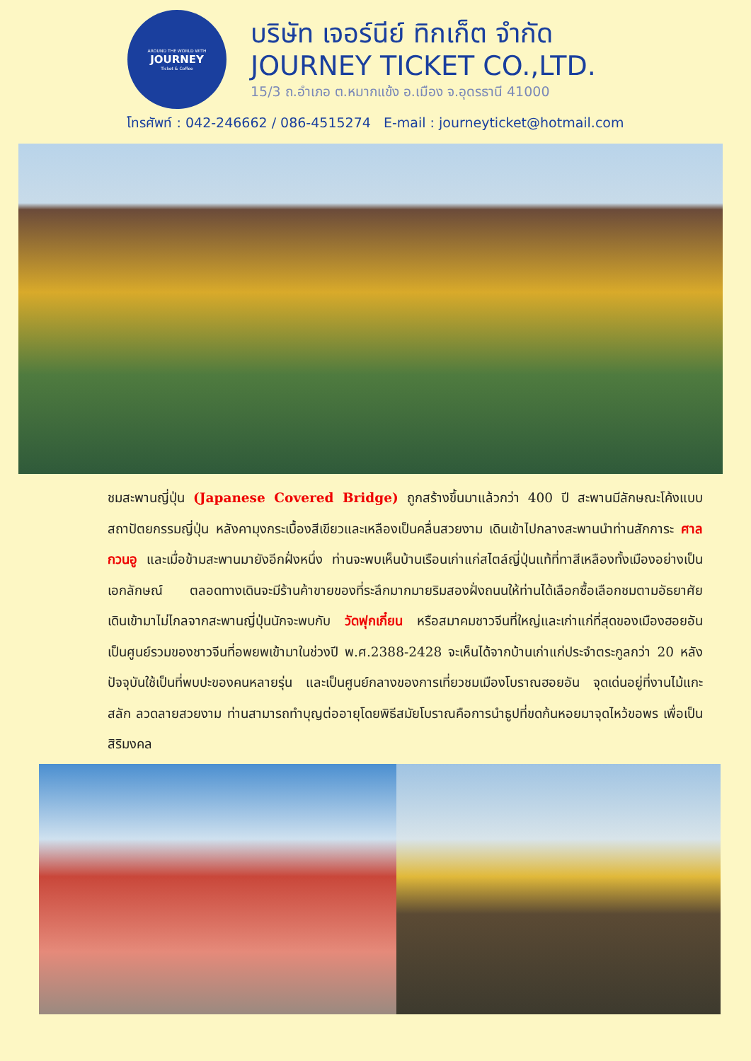AROUND THE WORLD WITH
JOURNEY
Ticket & Coffee
บริษัท เจอร์นีย์ ทิกเก็ต จำกัด
JOURNEY TICKET CO.,LTD.
15/3 ถ.อำเภอ ต.หมากแข้ง อ.เมือง จ.อุดรธานี 41000
โทรศัพท์ : 042-246662 / 086-4515274 E-mail : journeyticket@hotmail.com
ชมสะพานญี่ปุ่น (Japanese Covered Bridge) ถูกสร้างขึ้นมาแล้วกว่า 400 ปี สะพานมีลักษณะโค้งแบบสถาปัตยกรรมญี่ปุ่น หลังคามุงกระเบื้องสีเขียวและเหลืองเป็นคลื่นสวยงาม เดินเข้าไปกลางสะพานนำท่านสักการะ ศาลกวนอู และเมื่อข้ามสะพานมายังอีกฝั่งหนึ่ง ท่านจะพบเห็นบ้านเรือนเก่าแก่สไตล์ญี่ปุ่นแท้ที่ทาสีเหลืองทั้งเมืองอย่างเป็นเอกลักษณ์ ตลอดทางเดินจะมีร้านค้าขายของที่ระลึกมากมายริมสองฝั่งถนนให้ท่านได้เลือกซื้อเลือกชมตามอัธยาศัย เดินเข้ามาไม่ไกลจากสะพานญี่ปุ่นนักจะพบกับ วัดฟุกเกี๋ยน หรือสมาคมชาวจีนที่ใหญ่และเก่าแก่ที่สุดของเมืองฮอยอัน เป็นศูนย์รวมของชาวจีนที่อพยพเข้ามาในช่วงปี พ.ศ.2388-2428 จะเห็นได้จากบ้านเก่าแก่ประจำตระกูลกว่า 20 หลัง ปัจจุบันใช้เป็นที่พบปะของคนหลายรุ่น และเป็นศูนย์กลางของการเที่ยวชมเมืองโบราณฮอยอัน จุดเด่นอยู่ที่งานไม้แกะสลัก ลวดลายสวยงาม ท่านสามารถทำบุญต่ออายุโดยพิธีสมัยโบราณคือการนำธูปที่ขดก้นหอยมาจุดไหว้ขอพร เพื่อเป็นสิริมงคล